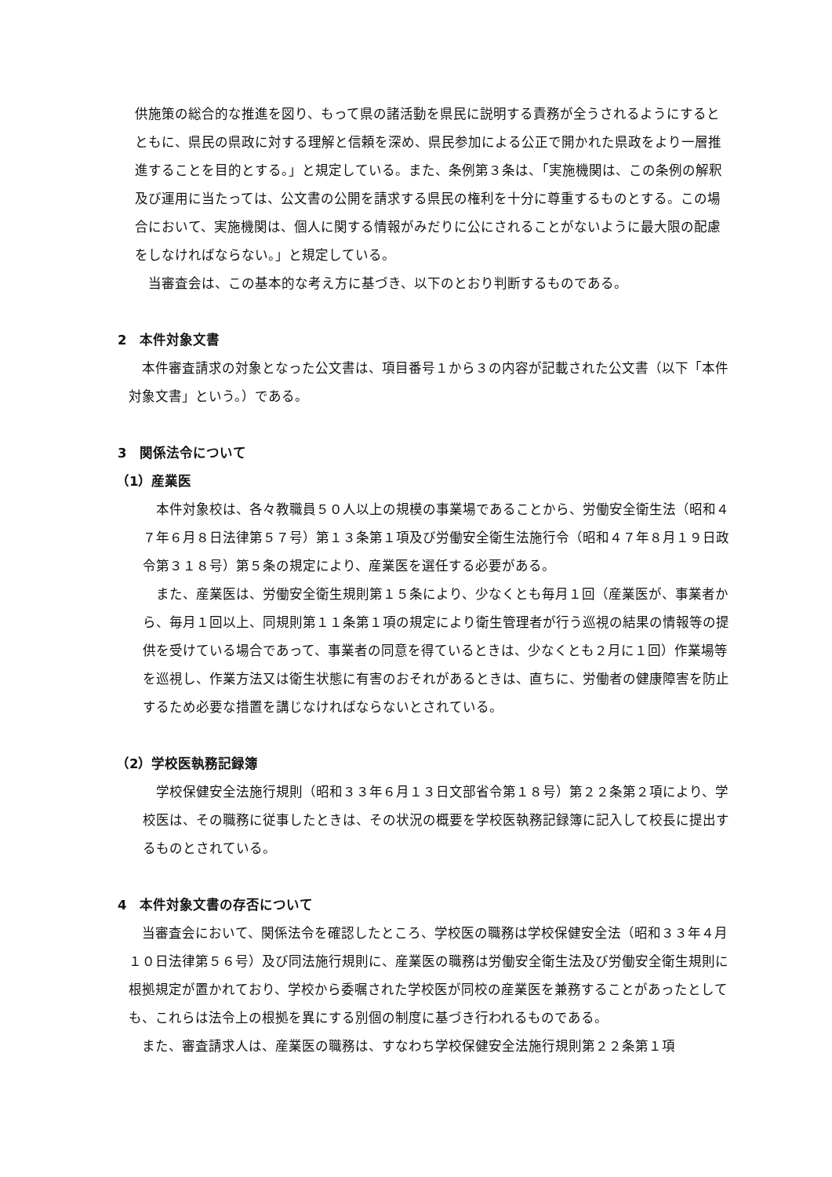供施策の総合的な推進を図り、もって県の諸活動を県民に説明する責務が全うされるようにするとともに、県民の県政に対する理解と信頼を深め、県民参加による公正で開かれた県政をより一層推進することを目的とする。」と規定している。また、条例第３条は、「実施機関は、この条例の解釈及び運用に当たっては、公文書の公開を請求する県民の権利を十分に尊重するものとする。この場合において、実施機関は、個人に関する情報がみだりに公にされることがないように最大限の配慮をしなければならない。」と規定している。
　当審査会は、この基本的な考え方に基づき、以下のとおり判断するものである。
2　本件対象文書
　本件審査請求の対象となった公文書は、項目番号１から３の内容が記載された公文書（以下「本件対象文書」という。）である。
3　関係法令について
（1）産業医
　本件対象校は、各々教職員５０人以上の規模の事業場であることから、労働安全衛生法（昭和４７年６月８日法律第５７号）第１３条第１項及び労働安全衛生法施行令（昭和４７年８月１９日政令第３１８号）第５条の規定により、産業医を選任する必要がある。
　また、産業医は、労働安全衛生規則第１５条により、少なくとも毎月１回（産業医が、事業者から、毎月１回以上、同規則第１１条第１項の規定により衛生管理者が行う巡視の結果の情報等の提供を受けている場合であって、事業者の同意を得ているときは、少なくとも２月に１回）作業場等を巡視し、作業方法又は衛生状態に有害のおそれがあるときは、直ちに、労働者の健康障害を防止するため必要な措置を講じなければならないとされている。
（2）学校医執務記録簿
　学校保健安全法施行規則（昭和３３年６月１３日文部省令第１８号）第２２条第２項により、学校医は、その職務に従事したときは、その状況の概要を学校医執務記録簿に記入して校長に提出するものとされている。
4　本件対象文書の存否について
　当審査会において、関係法令を確認したところ、学校医の職務は学校保健安全法（昭和３３年４月１０日法律第５６号）及び同法施行規則に、産業医の職務は労働安全衛生法及び労働安全衛生規則に根拠規定が置かれており、学校から委嘱された学校医が同校の産業医を兼務することがあったとしても、これらは法令上の根拠を異にする別個の制度に基づき行われるものである。
　また、審査請求人は、産業医の職務は、すなわち学校保健安全法施行規則第２２条第１項